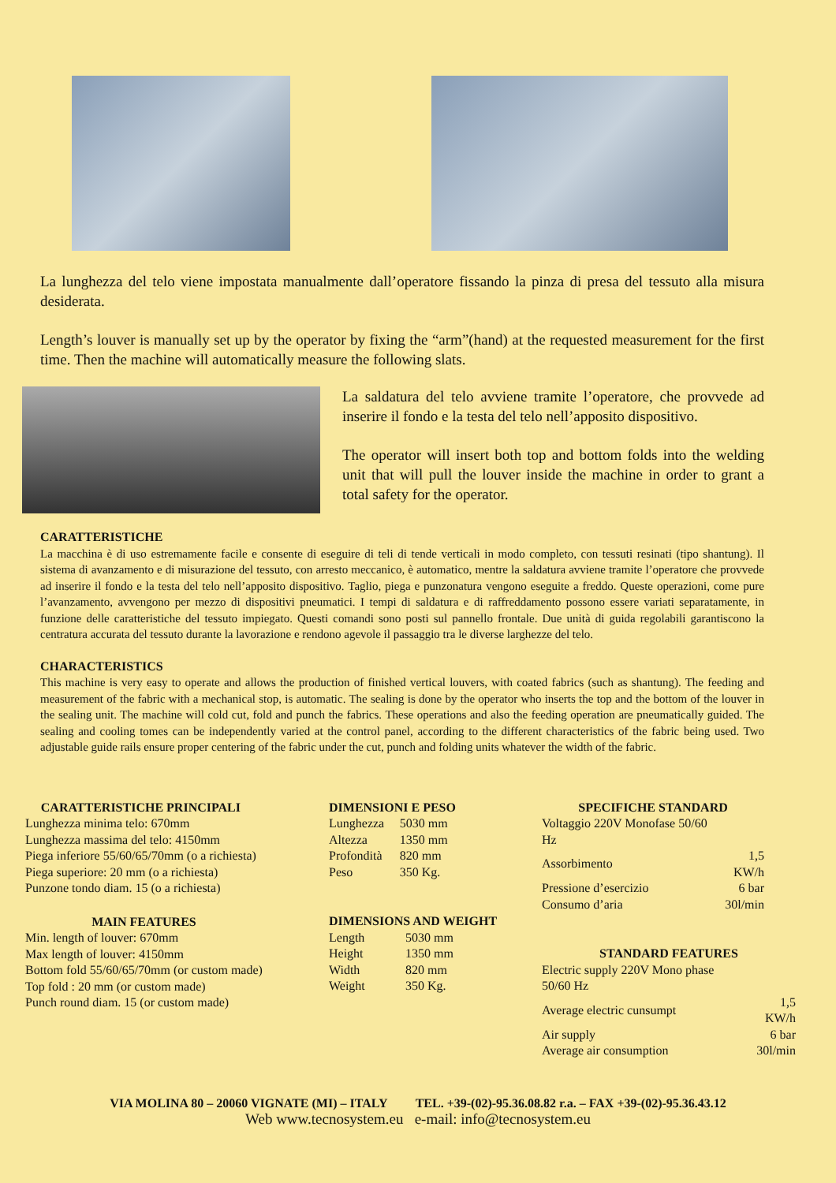La lunghezza del telo viene impostata manualmente dall’operatore fissando la pinza di presa del tessuto alla misura desiderata.
Length’s louver is manually set up by the operator by fixing the “arm”(hand) at the requested measurement for the first time. Then the machine will automatically measure the following slats.
La saldatura del telo avviene tramite l’operatore, che provvede ad inserire il fondo e la testa del telo nell’apposito dispositivo.
The operator will insert both top and bottom folds into the welding unit that will pull the louver inside the machine in order to grant a total safety for the operator.
CARATTERISTICHE
La macchina è di uso estremamente facile e consente di eseguire di teli di tende verticali in modo completo, con tessuti resinati (tipo shantung). Il sistema di avanzamento e di misurazione del tessuto, con arresto meccanico, è automatico, mentre la saldatura avviene tramite l’operatore che provvede ad inserire il fondo e la testa del telo nell’apposito dispositivo. Taglio, piega e punzonatura vengono eseguite a freddo. Queste operazioni, come pure l’avanzamento, avvengono per mezzo di dispositivi pneumatici. I tempi di saldatura e di raffreddamento possono essere variati separatamente, in funzione delle caratteristiche del tessuto impiegato. Questi comandi sono posti sul pannello frontale. Due unità di guida regolabili garantiscono la centratura accurata del tessuto durante la lavorazione e rendono agevole il passaggio tra le diverse larghezze del telo.
CHARACTERISTICS
This machine is very easy to operate and allows the production of finished vertical louvers, with coated fabrics (such as shantung). The feeding and measurement of the fabric with a mechanical stop, is automatic. The sealing is done by the operator who inserts the top and the bottom of the louver in the sealing unit. The machine will cold cut, fold and punch the fabrics. These operations and also the feeding operation are pneumatically guided. The sealing and cooling tomes can be independently varied at the control panel, according to the different characteristics of the fabric being used. Two adjustable guide rails ensure proper centering of the fabric under the cut, punch and folding units whatever the width of the fabric.
| CARATTERISTICHE PRINCIPALI |
| --- |
| Lunghezza minima telo: 670mm |
| Lunghezza massima del telo: 4150mm |
| Piega inferiore 55/60/65/70mm (o a richiesta) |
| Piega superiore: 20 mm (o a richiesta) |
| Punzone tondo diam. 15 (o a richiesta) |
| MAIN FEATURES |
| --- |
| Min. length of louver: 670mm |
| Max length of louver: 4150mm |
| Bottom fold 55/60/65/70mm (or custom made) |
| Top fold : 20 mm (or custom made) |
| Punch round diam. 15 (or custom made) |
| DIMENSIONI E PESO | |
| --- | --- |
| Lunghezza | 5030 mm |
| Altezza | 1350 mm |
| Profondità | 820 mm |
| Peso | 350 Kg. |
| DIMENSIONS AND WEIGHT | |
| --- | --- |
| Length | 5030 mm |
| Height | 1350 mm |
| Width | 820 mm |
| Weight | 350 Kg. |
| SPECIFICHE STANDARD | |
| --- | --- |
| Voltaggio 220V Monofase 50/60 Hz | |
| Assorbimento | 1,5 KW/h |
| Pressione d’esercizio | 6 bar |
| Consumo d’aria | 30l/min |
| STANDARD FEATURES | |
| --- | --- |
| Electric supply 220V Mono phase 50/60 Hz | |
| Average electric cunsumpt | 1,5 KW/h |
| Air supply | 6 bar |
| Average air consumption | 30l/min |
VIA MOLINA 80 – 20060 VIGNATE (MI) – ITALY TEL. +39-(02)-95.36.08.82 r.a. – FAX +39-(02)-95.36.43.12
Web www.tecnosystem.eu e-mail: info@tecnosystem.eu